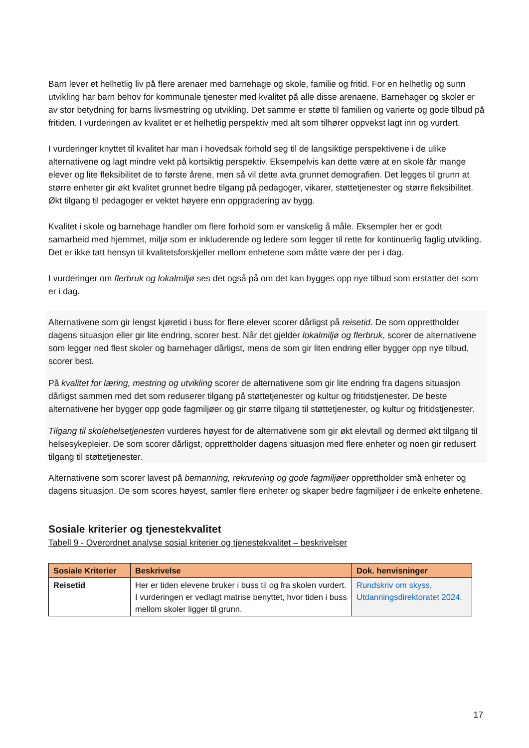Barn lever et helhetlig liv på flere arenaer med barnehage og skole, familie og fritid. For en helhetlig og sunn utvikling har barn behov for kommunale tjenester med kvalitet på alle disse arenaene. Barnehager og skoler er av stor betydning for barns livsmestring og utvikling. Det samme er støtte til familien og varierte og gode tilbud på fritiden. I vurderingen av kvalitet er et helhetlig perspektiv med alt som tilhører oppvekst lagt inn og vurdert.
I vurderinger knyttet til kvalitet har man i hovedsak forhold seg til de langsiktige perspektivene i de ulike alternativene og lagt mindre vekt på kortsiktig perspektiv. Eksempelvis kan dette være at en skole får mange elever og lite fleksibilitet de to første årene, men så vil dette avta grunnet demografien. Det legges til grunn at større enheter gir økt kvalitet grunnet bedre tilgang på pedagoger, vikarer, støttetjenester og større fleksibilitet. Økt tilgang til pedagoger er vektet høyere enn oppgradering av bygg.
Kvalitet i skole og barnehage handler om flere forhold som er vanskelig å måle. Eksempler her er godt samarbeid med hjemmet, miljø som er inkluderende og ledere som legger til rette for kontinuerlig faglig utvikling. Det er ikke tatt hensyn til kvalitetsforskjeller mellom enhetene som måtte være der per i dag.
I vurderinger om flerbruk og lokalmiljø ses det også på om det kan bygges opp nye tilbud som erstatter det som er i dag.
Alternativene som gir lengst kjøretid i buss for flere elever scorer dårligst på reisetid. De som opprettholder dagens situasjon eller gir lite endring, scorer best. Når det gjelder lokalmiljø og flerbruk, scorer de alternativene som legger ned flest skoler og barnehager dårligst, mens de som gir liten endring eller bygger opp nye tilbud, scorer best.
På kvalitet for læring, mestring og utvikling scorer de alternativene som gir lite endring fra dagens situasjon dårligst sammen med det som reduserer tilgang på støttetjenester og kultur og fritidstjenester. De beste alternativene her bygger opp gode fagmiljøer og gir større tilgang til støttetjenester, og kultur og fritidstjenester.
Tilgang til skolehelsetjenesten vurderes høyest for de alternativene som gir økt elevtall og dermed økt tilgang til helsesykepleier. De som scorer dårligst, opprettholder dagens situasjon med flere enheter og noen gir redusert tilgang til støttetjenester.
Alternativene som scorer lavest på bemanning, rekrutering og gode fagmiljøer opprettholder små enheter og dagens situasjon. De som scores høyest, samler flere enheter og skaper bedre fagmiljøer i de enkelte enhetene.
Sosiale kriterier og tjenestekvalitet
Tabell 9 - Overordnet analyse sosial kriterier og tjenestekvalitet – beskrivelser
| Sosiale Kriterier | Beskrivelse | Dok. henvisninger |
| --- | --- | --- |
| Reisetid | Her er tiden elevene bruker i buss til og fra skolen vurdert. I vurderingen er vedlagt matrise benyttet, hvor tiden i buss mellom skoler ligger til grunn. | Rundskriv om skyss, Utdanningsdirektoratet 2024. |
17